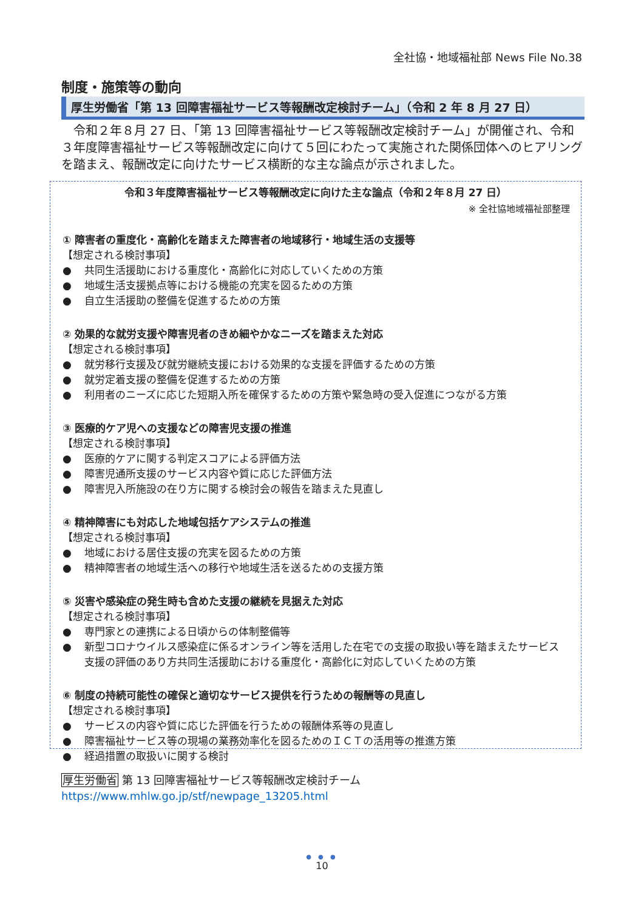全社協・地域福祉部 News File No.38
制度・施策等の動向
厚生労働省「第 13 回障害福祉サービス等報酬改定検討チーム」（令和 2 年 8 月 27 日）
令和２年８月 27 日、「第 13 回障害福祉サービス等報酬改定検討チーム」が開催され、令和３年度障害福祉サービス等報酬改定に向けて５回にわたって実施された関係団体へのヒアリングを踏まえ、報酬改定に向けたサービス横断的な主な論点が示されました。
令和３年度障害福祉サービス等報酬改定に向けた主な論点（令和２年８月 27 日）
※ 全社協地域福祉部整理
① 障害者の重度化・高齢化を踏まえた障害者の地域移行・地域生活の支援等
【想定される検討事項】
● 共同生活援助における重度化・高齢化に対応していくための方策
● 地域生活支援拠点等における機能の充実を図るための方策
● 自立生活援助の整備を促進するための方策
② 効果的な就労支援や障害児者のきめ細やかなニーズを踏まえた対応
【想定される検討事項】
● 就労移行支援及び就労継続支援における効果的な支援を評価するための方策
● 就労定着支援の整備を促進するための方策
● 利用者のニーズに応じた短期入所を確保するための方策や緊急時の受入促進につながる方策
③ 医療的ケア児への支援などの障害児支援の推進
【想定される検討事項】
● 医療的ケアに関する判定スコアによる評価方法
● 障害児通所支援のサービス内容や質に応じた評価方法
● 障害児入所施設の在り方に関する検討会の報告を踏まえた見直し
④ 精神障害にも対応した地域包括ケアシステムの推進
【想定される検討事項】
● 地域における居住支援の充実を図るための方策
● 精神障害者の地域生活への移行や地域生活を送るための支援方策
⑤ 災害や感染症の発生時も含めた支援の継続を見据えた対応
【想定される検討事項】
● 専門家との連携による日頃からの体制整備等
● 新型コロナウイルス感染症に係るオンライン等を活用した在宅での支援の取扱い等を踏まえたサービス支援の評価のあり方共同生活援助における重度化・高齢化に対応していくための方策
⑥ 制度の持続可能性の確保と適切なサービス提供を行うための報酬等の見直し
【想定される検討事項】
● サービスの内容や質に応じた評価を行うための報酬体系等の見直し
● 障害福祉サービス等の現場の業務効率化を図るためのＩＣＴの活用等の推進方策
● 経過措置の取扱いに関する検討
厚生労働省 第 13 回障害福祉サービス等報酬改定検討チーム
https://www.mhlw.go.jp/stf/newpage_13205.html
● ● ●
10